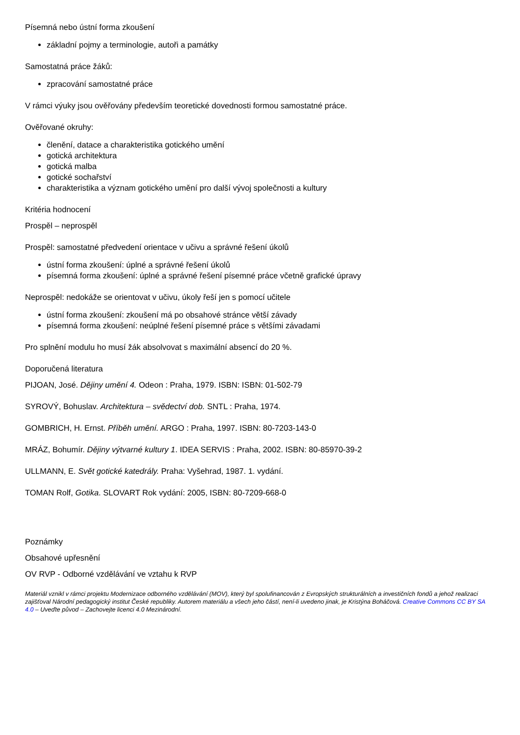Písemná nebo ústní forma zkoušení
základní pojmy a terminologie, autoři a památky
Samostatná práce žáků:
zpracování samostatné práce
V rámci výuky jsou ověřovány především teoretické dovednosti formou samostatné práce.
Ověřované okruhy:
členění, datace a charakteristika gotického umění
gotická architektura
gotická malba
gotické sochařství
charakteristika a význam gotického umění pro další vývoj společnosti a kultury
Kritéria hodnocení
Prospěl – neprospěl
Prospěl: samostatné předvedení orientace v učivu a správné řešení úkolů
ústní forma zkoušení: úplné a správné řešení úkolů
písemná forma zkoušení: úplné a správné řešení písemné práce včetně grafické úpravy
Neprospěl: nedokáže se orientovat v učivu, úkoly řeší jen s pomocí učitele
ústní forma zkoušení: zkoušení má po obsahové stránce větší závady
písemná forma zkoušení: neúplné řešení písemné práce s většími závadami
Pro splnění modulu ho musí žák absolvovat s maximální absencí do 20 %.
Doporučená literatura
PIJOAN, José. Dějiny umění 4. Odeon : Praha, 1979. ISBN: ISBN: 01-502-79
SYROVÝ, Bohuslav. Architektura – svědectví dob. SNTL : Praha, 1974.
GOMBRICH, H. Ernst. Příběh umění. ARGO : Praha, 1997. ISBN: 80-7203-143-0
MRÁZ, Bohumír. Dějiny výtvarné kultury 1. IDEA SERVIS : Praha, 2002. ISBN: 80-85970-39-2
ULLMANN, E. Svět gotické katedrály. Praha: Vyšehrad, 1987. 1. vydání.
TOMAN Rolf, Gotika. SLOVART Rok vydání: 2005, ISBN: 80-7209-668-0
Poznámky
Obsahové upřesnění
OV RVP - Odborné vzdělávání ve vztahu k RVP
Materiál vznikl v rámci projektu Modernizace odborného vzdělávání (MOV), který byl spolufinancován z Evropských strukturálních a investičních fondů a jehož realizaci zajišťoval Národní pedagogický institut České republiky. Autorem materiálu a všech jeho částí, není-li uvedeno jinak, je Kristýna Boháčová. Creative Commons CC BY SA 4.0 – Uveďte původ – Zachovejte licenci 4.0 Mezinárodní.